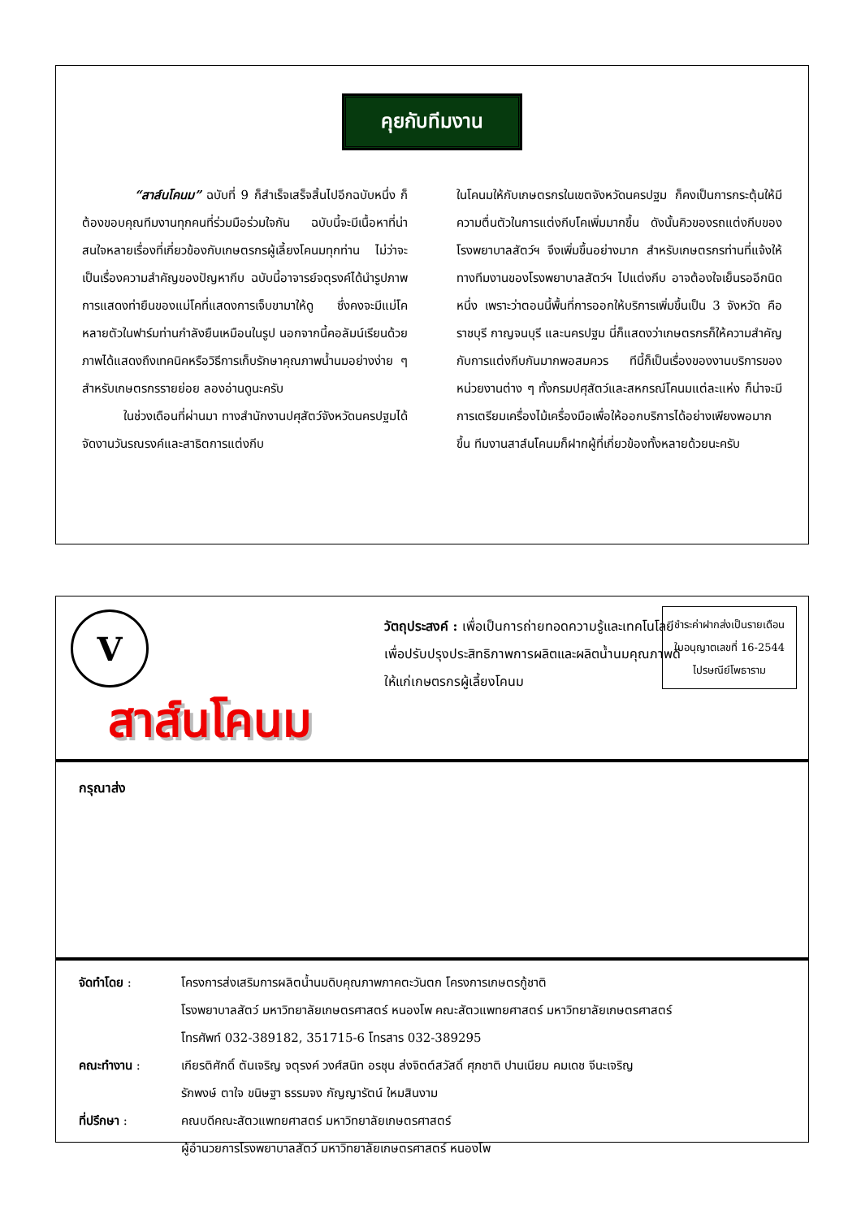คุยกับทีมงาน
“สาส์นโคนม” ฉบับที่ 9 ก็สำเร็จเสร็จสิ้นไปอีกฉบับหนึ่ง ก็ต้องขอบคุณทีมงานทุกคนที่ร่วมมือร่วมใจกัน ฉบับนี้จะมีเนื้อหาที่น่าสนใจหลายเรื่องที่เกี่ยวข้องกับเกษตรกรผู้เลี้ยงโคนมทุกท่าน ไม่ว่าจะเป็นเรื่องความสำคัญของปัญหากีบ ฉบับนี้อาจารย์จตุรงค์ได้นำรูปภาพการแสดงท่ายืนของแม่โคที่แสดงการเจ็บขามาให้ดู ซึ่งคงจะมีแม่โคหลายตัวในฟาร์มท่านกำลังยืนเหมือนในรูป นอกจากนี้คอลัมน์เรียนด้วยภาพได้แสดงถึงเทคนิคหรือวิธีการเก็บรักษาคุณภาพน้ำนมอย่างง่าย ๆ สำหรับเกษตรกรรายย่อย ลองอ่านดูนะครับ
ในช่วงเดือนที่ผ่านมา ทางสำนักงานปศุสัตว์จังหวัดนครปฐมได้จัดงานวันรณรงค์และสาธิตการแต่งกีบ
ในโคนมให้กับเกษตรกรในเขตจังหวัดนครปฐม ก็คงเป็นการกระตุ้นให้มีความตื่นตัวในการแต่งกีบโคเพิ่มมากขึ้น ดังนั้นคิวของรถแต่งกีบของโรงพยาบาลสัตว์ฯ จึงเพิ่มขึ้นอย่างมาก สำหรับเกษตรกรท่านที่แจ้งให้ทางทีมงานของโรงพยาบาลสัตว์ฯ ไปแต่งกีบ อาจต้องใจเย็นรออีกนิดหนึ่ง เพราะว่าตอนนี้พื้นที่การออกให้บริการเพิ่มขึ้นเป็น 3 จังหวัด คือ ราชบุรี กาญจนบุรี และนครปฐม นี่ก็แสดงว่าเกษตรกรก็ให้ความสำคัญกับการแต่งกีบกันมากพอสมควร ทีนี้ก็เป็นเรื่องของงานบริการของหน่วยงานต่าง ๆ ทั้งกรมปศุสัตว์และสหกรณ์โคนมแต่ละแห่ง ก็น่าจะมีการเตรียมเครื่องไม้เครื่องมือเพื่อให้ออกบริการได้อย่างเพียงพอมากขึ้น ทีมงานสาส์นโคนมก็ฝากผู้ที่เกี่ยวข้องทั้งหลายด้วยนะครับ
V
สาส์นโคนม
วัตถุประสงค์ : เพื่อเป็นการถ่ายทอดความรู้และเทคโนโลยี เพื่อปรับปรุงประสิทธิภาพการผลิตและผลิตน้ำนมคุณภาพดีให้แก่เกษตรกรผู้เลี้ยงโคนม
ชำระค่าฝากส่งเป็นรายเดือน
ใบอนุญาตเลขที่ 16-2544
ไปรษณีย์โพธาราม
กรุณาส่ง
| จัดทำโดย : | โครงการส่งเสริมการผลิตน้ำนมดิบคุณภาพภาคตะวันตก โครงการเกษตรกู้ชาติ โรงพยาบาลสัตว์ มหาวิทยาลัยเกษตรศาสตร์ หนองโพ คณะสัตวแพทยศาสตร์ มหาวิทยาลัยเกษตรศาสตร์ โทรศัพท์ 032-389182, 351715-6 โทรสาร 032-389295 |
| คณะทำงาน : | เกียรติศักดิ์ ตันเจริญ จตุรงค์ วงศ์สนิท อรชุน ส่งจิตต์สวัสดิ์ ศุภชาติ ปานเนียม คมเดช จีนะเจริญ รักพงษ์ ตาใจ ขนิษฐา ธรรมจง กัญญารัตน์ ใหมสินงาม |
| ที่ปรึกษา : | คณบดีคณะสัตวแพทยศาสตร์ มหาวิทยาลัยเกษตรศาสตร์ ผู้อำนวยการโรงพยาบาลสัตว์ มหาวิทยาลัยเกษตรศาสตร์ หนองโพ |